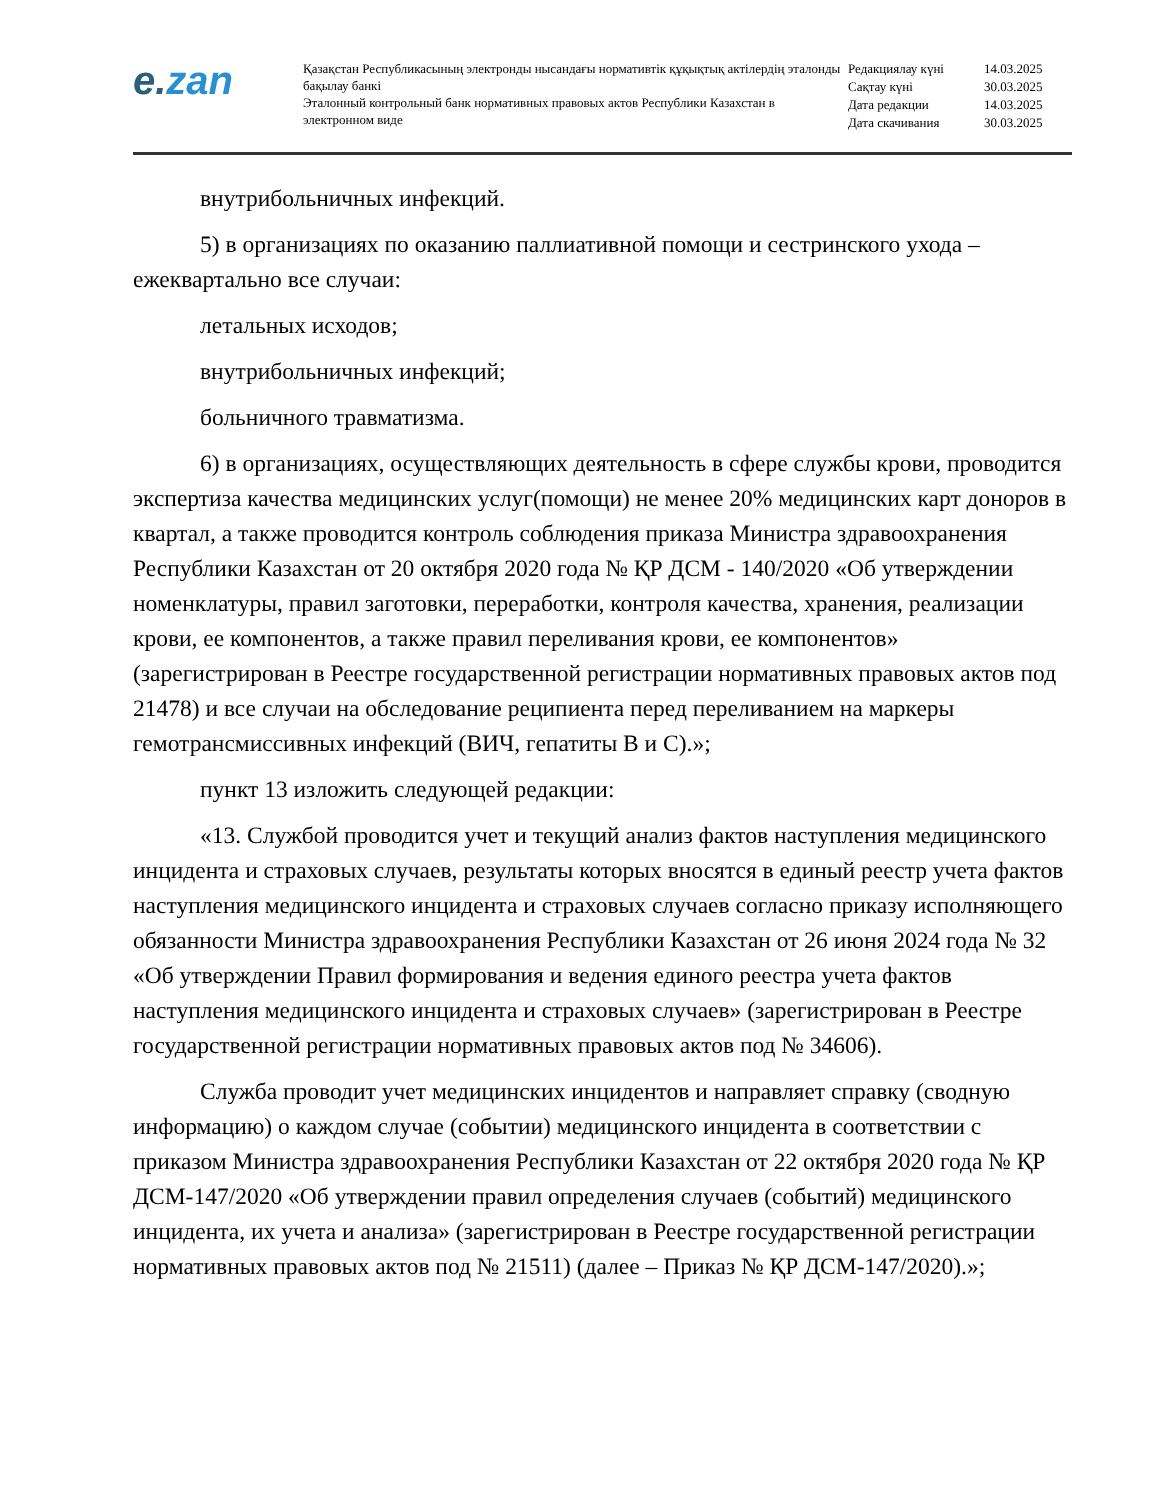e.zan
Қазақстан Республикасының электронды нысандағы нормативтік құқықтық актілердің эталонды бақылау банкі
Эталонный контрольный банк нормативных правовых актов Республики Казахстан в электронном виде
| Редакциялау күні | 14.03.2025 |
| Сақтау күні | 30.03.2025 |
| Дата редакции | 14.03.2025 |
| Дата скачивания | 30.03.2025 |
внутрибольничных инфекций.
5) в организациях по оказанию паллиативной помощи и сестринского ухода – ежеквартально все случаи:
летальных исходов;
внутрибольничных инфекций;
больничного травматизма.
6) в организациях, осуществляющих деятельность в сфере службы крови, проводится экспертиза качества медицинских услуг(помощи) не менее 20% медицинских карт доноров в квартал, а также проводится контроль соблюдения приказа Министра здравоохранения Республики Казахстан от 20 октября 2020 года № ҚР ДСМ - 140/2020 «Об утверждении номенклатуры, правил заготовки, переработки, контроля качества, хранения, реализации крови, ее компонентов, а также правил переливания крови, ее компонентов» (зарегистрирован в Реестре государственной регистрации нормативных правовых актов под 21478) и все случаи на обследование реципиента перед переливанием на маркеры гемотрансмиссивных инфекций (ВИЧ, гепатиты В и С).»;
пункт 13 изложить следующей редакции:
«13. Службой проводится учет и текущий анализ фактов наступления медицинского инцидента и страховых случаев, результаты которых вносятся в единый реестр учета фактов наступления медицинского инцидента и страховых случаев согласно приказу исполняющего обязанности Министра здравоохранения Республики Казахстан от 26 июня 2024 года № 32 «Об утверждении Правил формирования и ведения единого реестра учета фактов наступления медицинского инцидента и страховых случаев» (зарегистрирован в Реестре государственной регистрации нормативных правовых актов под № 34606).
Служба проводит учет медицинских инцидентов и направляет справку (сводную информацию) о каждом случае (событии) медицинского инцидента в соответствии с приказом Министра здравоохранения Республики Казахстан от 22 октября 2020 года № ҚР ДСМ-147/2020 «Об утверждении правил определения случаев (событий) медицинского инцидента, их учета и анализа» (зарегистрирован в Реестре государственной регистрации нормативных правовых актов под № 21511) (далее – Приказ № ҚР ДСМ-147/2020).»;